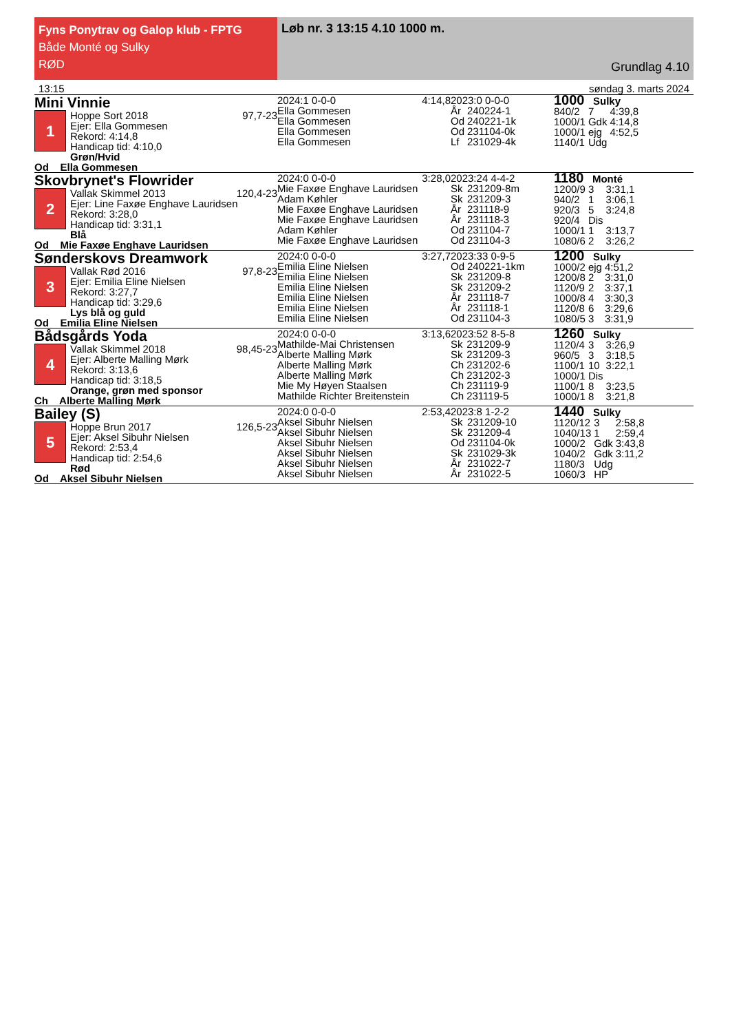Fyns Ponytrav og Galop klub - FPTG
Både Monté og Sulky
RØD
Løb nr. 3 13:15 4.10 1000 m.
Grundlag 4.10
13:15 søndag 3. marts 2024
Mini Vinnie
1
Hoppe Sort 2018 97,7-23
Ejer: Ella Gommesen
Rekord: 4:14,8
Handicap tid: 4:10,0
Grøn/Hvid
Od Ella Gommesen
2024:1 0-0-0 4:14,8
Ella Gommesen
Ella Gommesen
Ella Gommesen
Ella Gommesen
2023:0 0-0-0
| År | 240224-1 |
| Od | 240221-1k |
| Od | 231104-0k |
| Lf | 231029-4k |
1000 Sulky
| 840/2 | 7 | 4:39,8 |
| 1000/1 | Gdk | 4:14,8 |
| 1000/1 | ejg | 4:52,5 |
| 1140/1 | Udg | |
Skovbrynet's Flowrider
2
Vallak Skimmel 2013 120,4-23
Ejer: Line Faxøe Enghave Lauridsen
Rekord: 3:28,0
Handicap tid: 3:31,1
Blå
Od Mie Faxøe Enghave Lauridsen
2024:0 0-0-0 3:28,0
Mie Faxøe Enghave Lauridsen
Adam Køhler
Mie Faxøe Enghave Lauridsen
Mie Faxøe Enghave Lauridsen
Adam Køhler
Mie Faxøe Enghave Lauridsen
2023:24 4-4-2
| Sk | 231209-8m |
| Sk | 231209-3 |
| År | 231118-9 |
| År | 231118-3 |
| Od | 231104-7 |
| Od | 231104-3 |
1180 Monté
| 1200/9 | 3 | 3:31,1 |
| 940/2 | 1 | 3:06,1 |
| 920/3 | 5 | 3:24,8 |
| 920/4 | Dis | |
| 1000/1 | 1 | 3:13,7 |
| 1080/6 | 2 | 3:26,2 |
Sønderskovs Dreamwork
3
Vallak Rød 2016 97,8-23
Ejer: Emilia Eline Nielsen
Rekord: 3:27,7
Handicap tid: 3:29,6
Lys blå og guld
Od Emilia Eline Nielsen
2024:0 0-0-0 3:27,7
Emilia Eline Nielsen
Emilia Eline Nielsen
Emilia Eline Nielsen
Emilia Eline Nielsen
Emilia Eline Nielsen
Emilia Eline Nielsen
2023:33 0-9-5
| Od | 240221-1km |
| Sk | 231209-8 |
| Sk | 231209-2 |
| År | 231118-7 |
| År | 231118-1 |
| Od | 231104-3 |
1200 Sulky
| 1000/2 | ejg | 4:51,2 |
| 1200/8 | 2 | 3:31,0 |
| 1120/9 | 2 | 3:37,1 |
| 1000/8 | 4 | 3:30,3 |
| 1120/8 | 6 | 3:29,6 |
| 1080/5 | 3 | 3:31,9 |
Bådsgårds Yoda
4
Vallak Skimmel 2018 98,45-23
Ejer: Alberte Malling Mørk
Rekord: 3:13,6
Handicap tid: 3:18,5
Orange, grøn med sponsor
Ch Alberte Malling Mørk
2024:0 0-0-0 3:13,6
Mathilde-Mai Christensen
Alberte Malling Mørk
Alberte Malling Mørk
Alberte Malling Mørk
Mie My Høyen Staalsen
Mathilde Richter Breitenstein
2023:52 8-5-8
| Sk | 231209-9 |
| Sk | 231209-3 |
| Ch | 231202-6 |
| Ch | 231202-3 |
| Ch | 231119-9 |
| Ch | 231119-5 |
1260 Sulky
| 1120/4 | 3 | 3:26,9 |
| 960/5 | 3 | 3:18,5 |
| 1100/1 | 10 | 3:22,1 |
| 1000/1 | Dis | |
| 1100/1 | 8 | 3:23,5 |
| 1000/1 | 8 | 3:21,8 |
Bailey (S)
5
Hoppe Brun 2017 126,5-23
Ejer: Aksel Sibuhr Nielsen
Rekord: 2:53,4
Handicap tid: 2:54,6
Rød
Od Aksel Sibuhr Nielsen
2024:0 0-0-0 2:53,4
Aksel Sibuhr Nielsen
Aksel Sibuhr Nielsen
Aksel Sibuhr Nielsen
Aksel Sibuhr Nielsen
Aksel Sibuhr Nielsen
Aksel Sibuhr Nielsen
2023:8 1-2-2
| Sk | 231209-10 |
| Sk | 231209-4 |
| Od | 231104-0k |
| Sk | 231029-3k |
| År | 231022-7 |
| År | 231022-5 |
1440 Sulky
| 1120/12 | 3 | 2:58,8 |
| 1040/13 | 1 | 2:59,4 |
| 1000/2 | Gdk | 3:43,8 |
| 1040/2 | Gdk | 3:11,2 |
| 1180/3 | Udg | |
| 1060/3 | HP | |